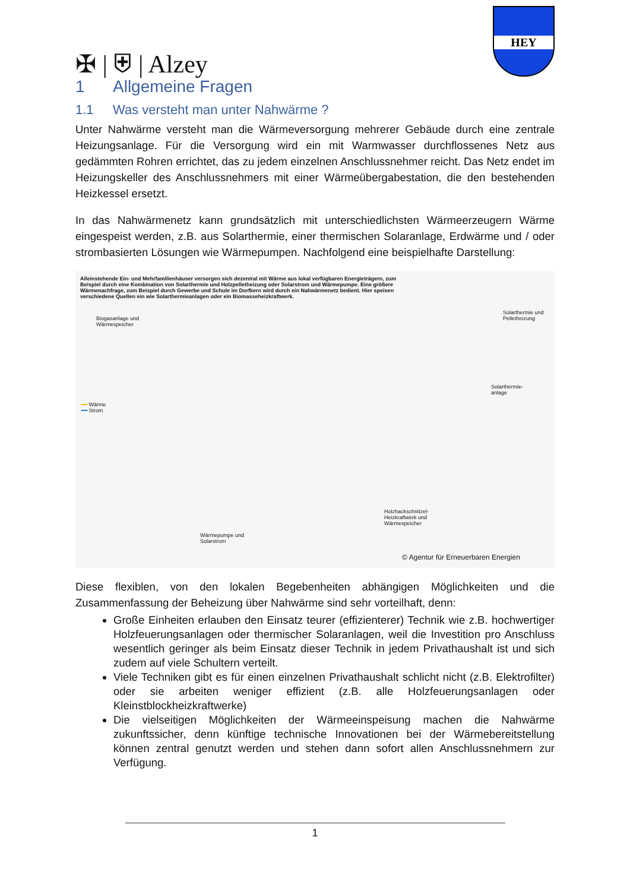✠ | ⛨ | Alzey
HEY
1 Allgemeine Fragen
1.1 Was versteht man unter Nahwärme ?
Unter Nahwärme versteht man die Wärmeversorgung mehrerer Gebäude durch eine zentrale Heizungsanlage. Für die Versorgung wird ein mit Warmwasser durchflossenes Netz aus gedämmten Rohren errichtet, das zu jedem einzelnen Anschlussnehmer reicht. Das Netz endet im Heizungskeller des Anschlussnehmers mit einer Wärmeübergabestation, die den bestehenden Heizkessel ersetzt.
In das Nahwärmenetz kann grundsätzlich mit unterschiedlichsten Wärmeerzeugern Wärme eingespeist werden, z.B. aus Solarthermie, einer thermischen Solaranlage, Erdwärme und / oder strombasierten Lösungen wie Wärmepumpen. Nachfolgend eine beispielhafte Darstellung:
Alleinstehende Ein- und Mehrfamilienhäuser versorgen sich dezentral mit Wärme aus lokal verfügbaren Energieträgern, zum Beispiel durch eine Kombination von Solarthermie und Holzpelletheizung oder Solarstrom und Wärmepumpe. Eine größere Wärmenachfrage, zum Beispiel durch Gewerbe und Schule im Dorfkern wird durch ein Nahwärmenetz bedient. Hier speisen verschiedene Quellen ein wie Solarthermieanlagen oder ein Biomasseheizkraftwerk.
Biogasanlage und
Wärmespeicher
Solarthermie und
Pelletheizung
━━ Wärme
━━ Strom
Solarthermie-
anlage
Holzhackschnitzel-
Heizkraftwerk und
Wärmespeicher
Wärmepumpe und
Solarstrom
© Agentur für Erneuerbaren Energien
Diese flexiblen, von den lokalen Begebenheiten abhängigen Möglichkeiten und die Zusammenfassung der Beheizung über Nahwärme sind sehr vorteilhaft, denn:
Große Einheiten erlauben den Einsatz teurer (effizienterer) Technik wie z.B. hochwertiger Holzfeuerungsanlagen oder thermischer Solaranlagen, weil die Investition pro Anschluss wesentlich geringer als beim Einsatz dieser Technik in jedem Privathaushalt ist und sich zudem auf viele Schultern verteilt.
Viele Techniken gibt es für einen einzelnen Privathaushalt schlicht nicht (z.B. Elektrofilter) oder sie arbeiten weniger effizient (z.B. alle Holzfeuerungsanlagen oder Kleinstblockheizkraftwerke)
Die vielseitigen Möglichkeiten der Wärmeeinspeisung machen die Nahwärme zukunftssicher, denn künftige technische Innovationen bei der Wärmebereitstellung können zentral genutzt werden und stehen dann sofort allen Anschlussnehmern zur Verfügung.
1